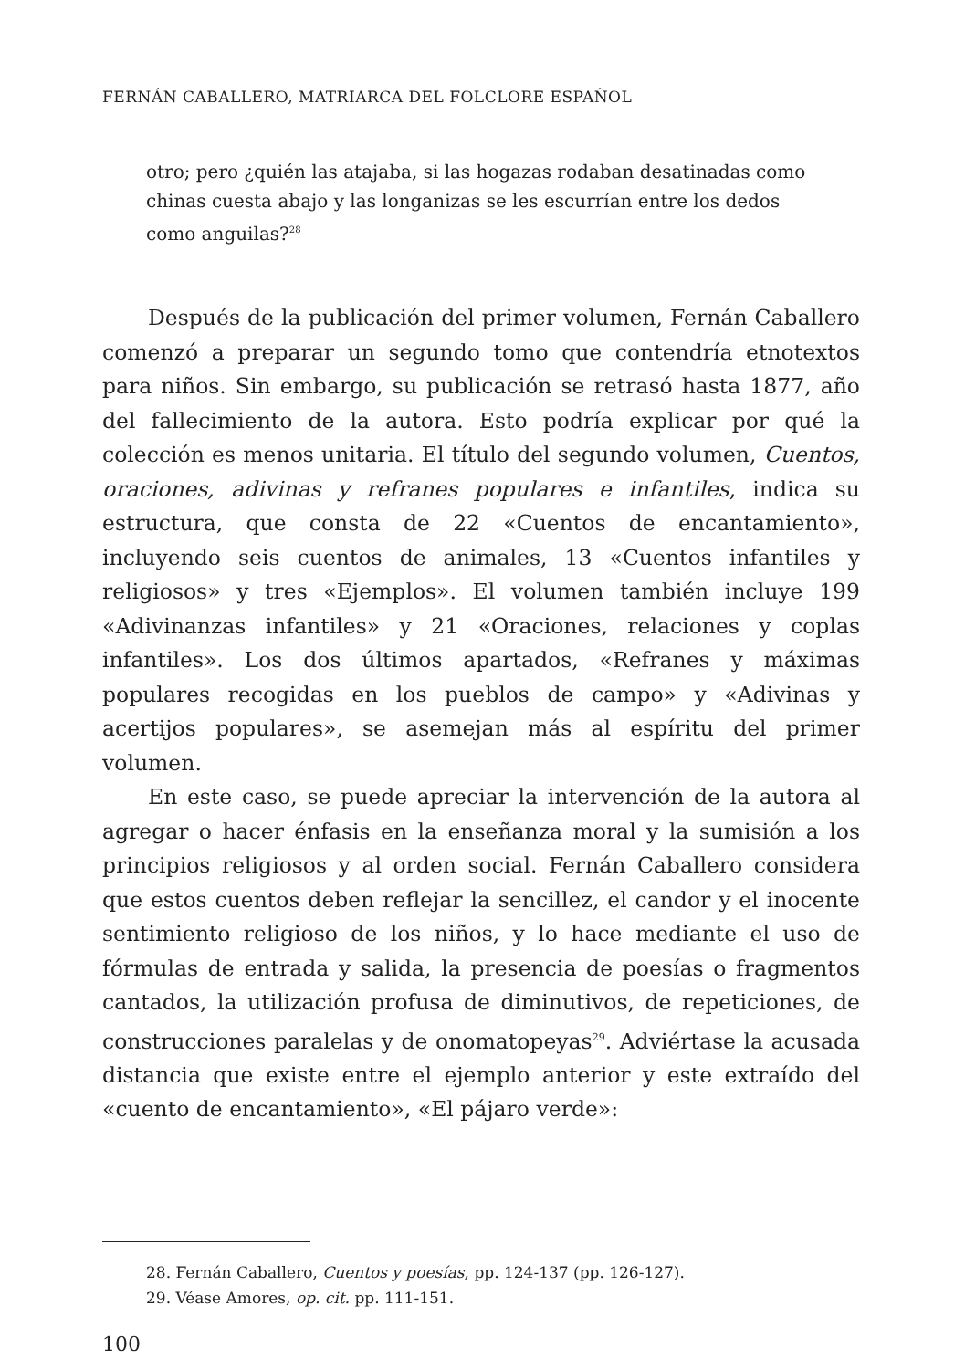FERNÁN CABALLERO, MATRIARCA DEL FOLCLORE ESPAÑOL
otro; pero ¿quién las atajaba, si las hogazas rodaban desatinadas como chinas cuesta abajo y las longanizas se les escurrían entre los dedos como anguilas?<sup>28</sup>
Después de la publicación del primer volumen, Fernán Caballero comenzó a preparar un segundo tomo que contendría etnotextos para niños. Sin embargo, su publicación se retrasó hasta 1877, año del fallecimiento de la autora. Esto podría explicar por qué la colección es menos unitaria. El título del segundo volumen, Cuentos, oraciones, adivinas y refranes populares e infantiles, indica su estructura, que consta de 22 «Cuentos de encantamiento», incluyendo seis cuentos de animales, 13 «Cuentos infantiles y religiosos» y tres «Ejemplos». El volumen también incluye 199 «Adivinanzas infantiles» y 21 «Oraciones, relaciones y coplas infantiles». Los dos últimos apartados, «Refranes y máximas populares recogidas en los pueblos de campo» y «Adivinas y acertijos populares», se asemejan más al espíritu del primer volumen.
En este caso, se puede apreciar la intervención de la autora al agregar o hacer énfasis en la enseñanza moral y la sumisión a los principios religiosos y al orden social. Fernán Caballero considera que estos cuentos deben reflejar la sencillez, el candor y el inocente sentimiento religioso de los niños, y lo hace mediante el uso de fórmulas de entrada y salida, la presencia de poesías o fragmentos cantados, la utilización profusa de diminutivos, de repeticiones, de construcciones paralelas y de onomatopeyas<sup>29</sup>. Adviértase la acusada distancia que existe entre el ejemplo anterior y este extraído del «cuento de encantamiento», «El pájaro verde»:
28. Fernán Caballero, Cuentos y poesías, pp. 124-137 (pp. 126-127).
29. Véase Amores, op. cit. pp. 111-151.
100